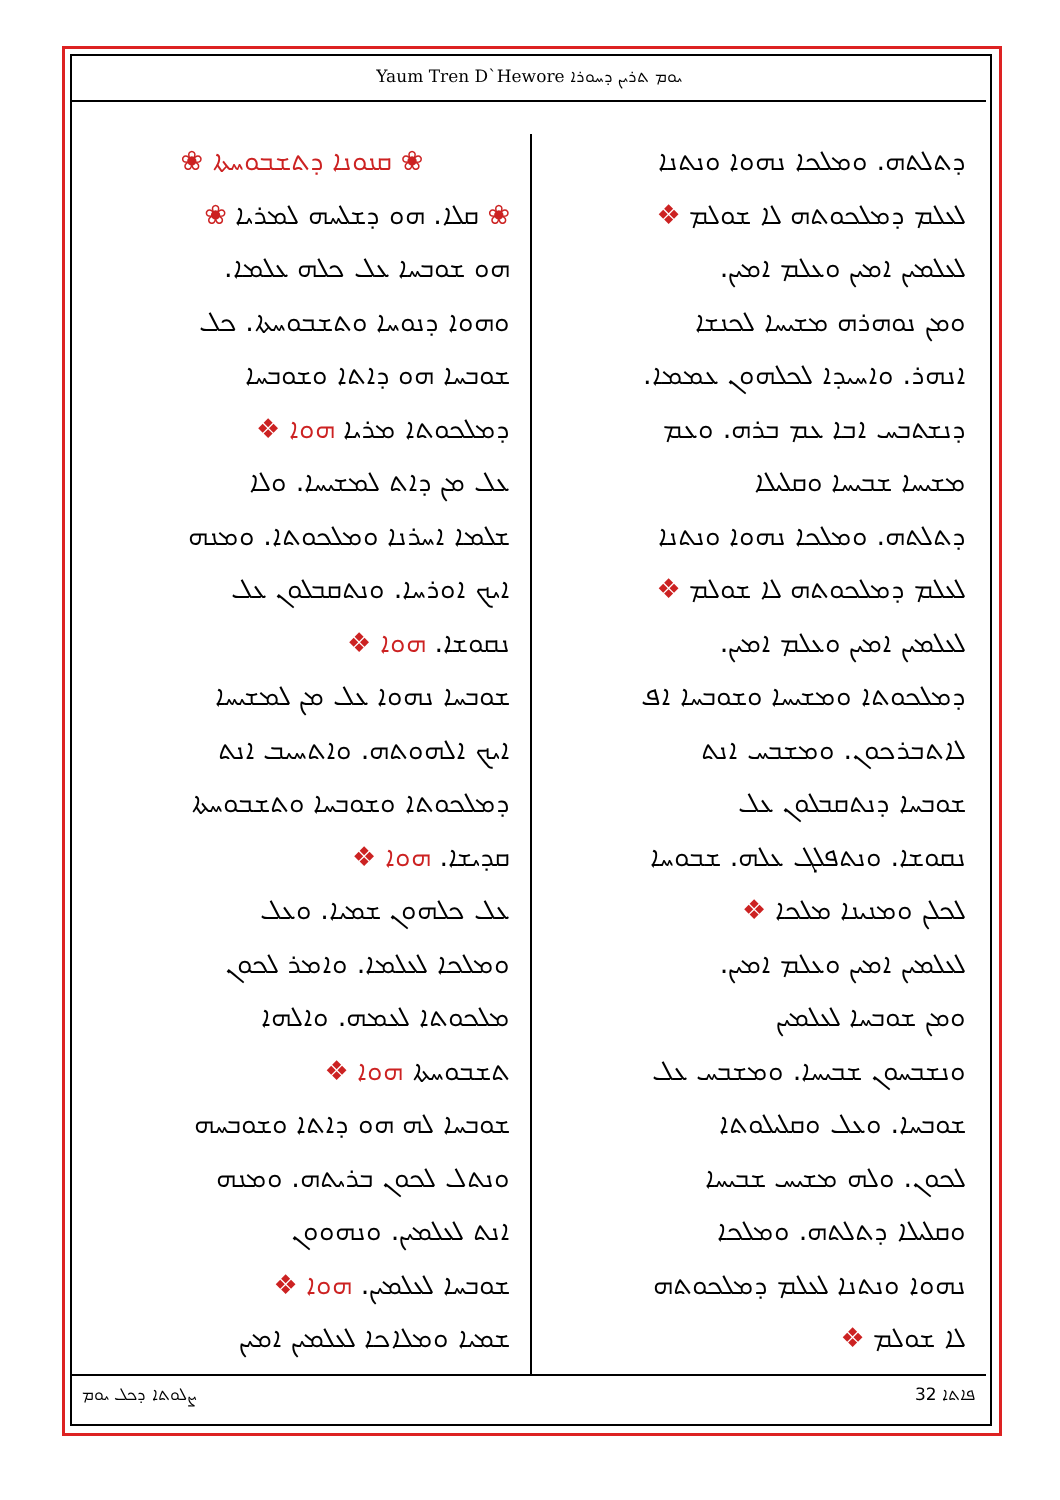Yaum Tren D`Hewore ܝܘܡ ܬܪܝܢ ܕܚܘܪܐ
ܕܬܠܬܗ. ܘܡܠܟܐ ܢܗܘܐ ܘܢܬܢܐ
ܠܥܠܡ ܕܡܠܟܘܬܗ ܠܐ ܫܘܠܡ ❖
ܠܥܠܡܝܢ ܐܡܝܢ ܘܥܠܡ ܐܡܝܢ.
ܘܡܢ ܢܘܗܪܗ ܡܫܝܚܐ ܠܟܢܫܐ
ܐܢܗܪ. ܘܐܚܝܕܐ ܠܟܠܗܘܢ ܥܡܡܐ.
ܕܢܫܬܒܚ ܐܒܐ ܥܡ ܒܪܗ. ܘܥܡ
ܡܫܝܚܐ ܫܒܝܚܐ ܘܩܠܝܠܐ
ܕܬܠܬܗ. ܘܡܠܟܐ ܢܗܘܐ ܘܢܬܢܐ
ܠܥܠܡ ܕܡܠܟܘܬܗ ܠܐ ܫܘܠܡ ❖
ܠܥܠܡܝܢ ܐܡܝܢ ܘܥܠܡ ܐܡܝܢ.
ܕܡܠܟܘܬܐ ܘܡܫܝܚܐ ܘܫܘܒܚܐ ܐܦ
ܠܐܬܒܪܟܘܢ. ܘܡܫܒܚ ܐܢܬ
ܫܘܒܚܐ ܕܢܬܩܒܠܘܢ ܥܠ
ܢܩܘܫܐ. ܘܢܬܦܠܓ ܥܠܗ. ܫܒܘܚܐ
ܠܟܠܢ ܘܡܢܝܢܐ ܡܠܟܐ ❖
ܠܥܠܡܝܢ ܐܡܝܢ ܘܥܠܡ ܐܡܝܢ.
ܘܡܢ ܫܘܒܚܐ ܠܥܠܡܝܢ
ܘܢܫܒܚܘܢ ܫܒܝܚܐ. ܘܡܫܒܚ ܥܠ
ܫܘܒܚܐ. ܘܥܠ ܘܩܠܝܠܘܬܐ
ܠܟܘܢ. ܘܠܗ ܡܫܝܚ ܫܒܝܚܐ
ܘܩܠܝܠܐ ܕܬܠܬܗ. ܘܡܠܟܐ
ܢܗܘܐ ܘܢܬܢܐ ܠܥܠܡ ܕܡܠܟܘܬܗ
ܠܐ ܫܘܠܡ ❖
❀ ܩܢܘܢܐ ܕܬܫܒܘܚܬܐ ❀
❀ ܩܠܐ. ܗܘ ܕܫܠܚܗ ܠܡܪܝܐ ❀
ܗܘ ܫܘܒܚܐ ܥܠ ܟܠܗ ܥܠܡܐ.
ܘܗܘܐ ܕܢܘܚܐ ܘܬܫܒܘܚܬܐ. ܟܠ
ܫܘܒܚܐ ܗܘ ܕܐܬܐ ܘܫܘܒܚܐ
ܕܡܠܟܘܬܐ ܡܪܝܐ ܗܘܐ ❖
ܥܠ ܡܢ ܕܐܬ ܠܡܫܝܚܐ. ܘܠܐ
ܫܠܡܐ ܐܚܪܢܐ ܘܡܠܟܘܬܐ. ܘܡܢܗ
ܐܝܟ ܐܘܪܚܐ. ܘܢܬܩܒܠܘܢ ܥܠ
ܢܩܘܫܐ. ܗܘܐ ❖
ܫܘܒܚܐ ܢܗܘܐ ܥܠ ܡܢ ܠܡܫܝܚܐ
ܐܝܟ ܐܠܗܘܬܗ. ܘܐܬܚܝܒ ܐܢܬ
ܕܡܠܟܘܬܐ ܘܫܘܒܚܐ ܘܬܫܒܘܚܬܐ
ܩܕܝܫܐ. ܗܘܐ ❖
ܥܠ ܟܠܗܘܢ ܫܡܝܐ. ܘܥܠ
ܘܡܠܟܐ ܠܥܠܡܐ. ܘܐܡܪ ܠܟܘܢ
ܡܠܟܘܬܐ ܠܥܡܗ. ܘܐܠܗܐ
ܬܫܒܘܚܬܐ ܗܘܐ ❖
ܫܘܒܚܐ ܠܗ ܗܘ ܕܐܬܐ ܘܫܘܒܚܗ
ܘܢܬܠ ܠܟܘܢ ܒܪܝܬܗ. ܘܡܢܗ
ܐܢܬ ܠܥܠܡܝܢ. ܘܢܗܘܘܢ
ܫܘܒܚܐ ܠܥܠܡܝܢ. ܗܘܐ ❖
ܫܡܝܐ ܘܡܠܐܟܐ ܠܥܠܡܝܢ ܐܡܝܢ
ܨܠܘܬܐ ܕܟܠ ܝܘܡ ܦܐܬܐ 32